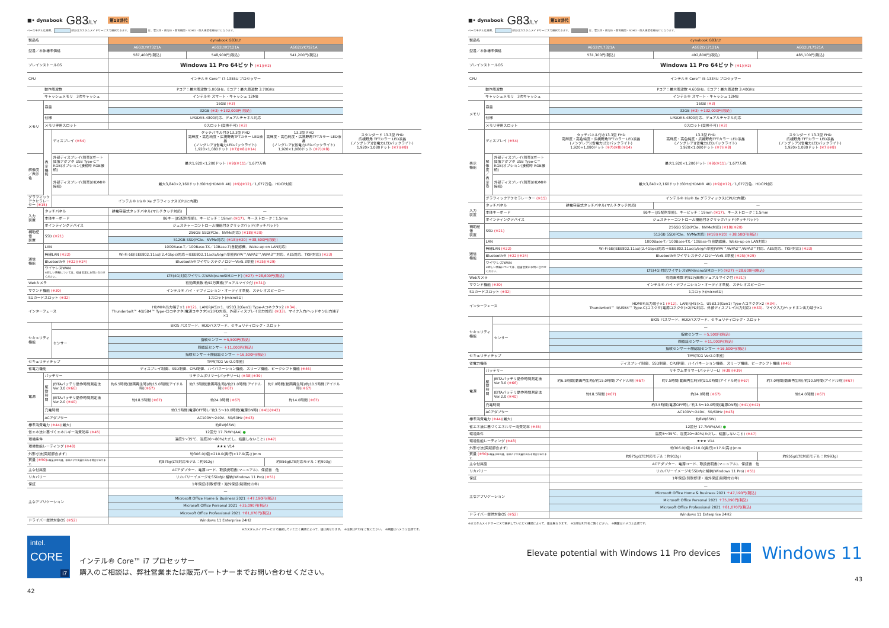■• dynabook G83/LY 第13世代
ベースモデル仕様表。 部分はカスタムメイドサービスで選択できます。 は、官公庁・自治体・教育機関・SOHO・個人事業者様向けになります。
| 製品名 | | | dynabook G83/LY | | | |
| 型番／本体標準価格 | | | A6G2LYK7321A | A6G2LYK7121A | A6G2LYK7521A | |
| | | | 587,400円(税込) | 548,900円(税込) | 541,200円(税込) | |
| プレインストールOS | | | Windows 11 Pro 64ビット (※1)(※2) | | | |
| CPU | | | インテル® Core™ i7-1355U プロセッサー | | | |
| | 動作周波数 | | Pコア：最大周波数 5.00GHz、Eコア：最大周波数 3.70GHz | | | |
| | キャッシュメモリ 3次キャッシュ | | インテル® スマート・キャッシュ 12MB | | | |
| メモリ | 容量 | | 16GB (※3) | | | |
| | | | 32GB (※3) ＋132,000円(税込) | | | |
| | 仕様 | | LPDDR5-4800対応、デュアルチャネル対応 | | | |
| | メモリ専用スロット | | 0スロット(交換不可) (※3) | | | |
| | 表示 機能 | ディスプレイ (※54) | | タッチパネル付き13.3型 FHD 高輝度・高色純度・広視野角TFTカラー LED液晶 (ノングレア)(省電力LEDバックライト) 1,920×1,080ドット (※7)(※8)(※14) | 13.3型 FHD 高輝度・高色純度・広視野角TFTカラー LED液晶 (ノングレア)(省電力LEDバックライト) 1,920×1,080ドット (※7)(※8) | スタンダード 13.3型 FHD 広視野角 TFTカラー LED液晶 (ノングレア)(省電力LEDバックライト) 1,920×1,080ドット (※7)(※8) |
| 解像度／表示色 | | 外部ディスプレイ(別売)(ポート拡張アダプタ USB Type-C™ RGB(オプション)接続時 RGB接続) | 最大1,920×1,200ドット (※9)(※11) ／1,677万色 | | | |
| | | 外部ディスプレイ(別売)(HDMI®接続) | 最大3,840×2,160ドット/60Hz(HDMI® 4K) (※9)(※12) ／1,677万色、HDCP対応 | | | |
| グラフィックアクセラレーター (※15) | | インテル® Iris® Xe グラフィックス(CPUに内蔵) | | | | |
| 入力 装置 | タッチパネル | | 静電容量式タッチパネル(マルチタッチ対応) | — | | |
| | 本体キーボード | | 86キー(JIS配列準拠)、キーピッチ：19mm (※17) 、キーストローク：1.5mm | | | |
| | ポインティングデバイス | | ジェスチャーコントロール機能付きクリックパッド(タッチパッド) | | | |
| 補助記憶 装置 | SSD (※21) | | 256GB SSD(PCIe、NVMe対応) (※18)(※20) | | | |
| | | | 512GB SSD(PCIe、NVMe対応) (※18)(※20) ＋38,500円(税込) | | | |
| 通信 機能 | LAN | | 1000Base-T／100Base-TX／10Base-T(自動認識、Wake-up on LAN対応) | | | |
| | 無線LAN (※22) | | Wi-Fi 6E(IEEE802.11ax)(2.4Gbps)対応＋IEEE802.11ac/a/b/g/n準拠(WPA™/WPA2™/WPA3™対応、AES対応、TKIP対応) (※23) | | | |
| | Bluetooth® (※22)(※24) | | Bluetooth®ワイヤレステクノロジーVer5.3準拠 (※25)(※29) | | | |
| | ワイヤレスWAN ※詳しい情報については、担当営業にお問い合わせください。 | | — | | | |
| | | | LTE(4G)対応ワイヤレスWAN(nanoSIMカード) (※27) ＋28,600円(税込) | | | |
| Webカメラ | | | 有効画素数 約92万画素(デュアルマイク付 (※31) ) | | | |
| サウンド機能 (※30) | | | インテル® ハイ・デフィニション・オーディオ準拠、ステレオスピーカー | | | |
| SDカードスロット (※32) | | | 1スロット(microSD) | | | |
| インターフェース | | | HDMI®出力端子×1 (※12) 、LAN(RJ45)×1、USB3.2(Gen1) Type-Aコネクタ×2 (※34) 、 Thunderbolt™ 4(USB4™ Type-C)コネクタ(電源コネクタ)×2(PD対応、外部ディスプレイ出力対応) (※33) 、マイク入力/ヘッドホン出力端子×1 | | | |
| セキュリティ機能 | | | BIOS パスワード、HDDパスワード、セキュリティロック・スロット | | | |
| | | センサー | — | | | |
| | | | 指紋センサー ＋5,500円(税込) | | | |
| | | | 顔認証センサー ＋11,000円(税込) | | | |
| | | | 指紋センサー＋顔認証センサー ＋16,500円(税込) | | | |
| セキュリティチップ | | | TPM(TCG Ver2.0準拠) | | | |
| 省電力機能 | | | ディスプレイ制御、SSD制御、CPU制御、ハイバネーション機能、スリープ機能、ピークシフト機能 (※46) | | | |
| 電源 | バッテリー | | リチウムポリマー(バッテリーL) (※38)(※39) | | | |
| | 駆動時間 | JEITAバッテリ動作時間測定法Ver.3.0 (※66) | 約6.5時間(動画再生時)/約15.0時間(アイドル時) (※67) | 約7.5時間(動画再生時)/約21.0時間(アイドル時) (※67) | 約7.0時間(動画再生時)/約10.5時間(アイドル時) (※67) | |
| | | JEITAバッテリ動作時間測定法Ver.2.0 (※40) | 約18.5時間 (※67) | 約24.0時間 (※67) | 約14.0時間 (※67) | |
| | 充電時間 | | 約3.5時間(電源OFF時)／約3.5〜10.0時間(電源ON時) (※41)(※42) | | | |
| | ACアダプター | | AC100V〜240V、50/60Hz (※43) | | | |
| 標準消費電力 (※44) (最大) | | | 約8W(65W) | | | |
| 省エネ法に基づくエネルギー消費効率 (※45) | | | 12区分 17.7kWh(AA) ● | | | |
| 環境条件 | | | 温度5〜35℃、湿度20〜80%(ただし、結露しないこと) (※47) | | | |
| 環境性能レーティング (※48) | | | ★★★ V14 | | | |
| 外形寸法(突起部含まず) | | | 約306.0(幅)×210.0(奥行)×17.9(高さ)mm | | | |
| 質量 (※50) ※質量は平均値。製品により質量が異なる場合があります。 | | | 約875g(LTE対応モデル：約912g) | | 約956g(LTE対応モデル：約993g) | |
| 主な付属品 | | | ACアダプター、電源コード、取扱説明書(マニュアル)、保証書 他 | | | |
| リカバリー | | | リカバリーイメージをSSD内に格納(Windows 11 Pro) (※51) | | | |
| 保証 | | | 1年保証(引取修理・海外保証(制限付)1年) | | | |
| 主なアプリケーション | | | — | | | |
| | | | Microsoft Office Home & Business 2021 ＋47,190円(税込) | | | |
| | | | Microsoft Office Personal 2021 ＋35,090円(税込) | | | |
| | | | Microsoft Office Professional 2021 ＋81,070円(税込) | | | |
| ドライバー提供対象OS (※52) | | | Windows 11 Enterprise 24H2 | | | |
※カスタムメイドサービスで選択していただく構成によって、値は異なります。　※注釈はP.73をご覧ください。　※画面はハメコミ合成です。
intel.
CORE
i7
インテル® Core™ i7 プロセッサー
購入のご相談は、弊社営業または販売パートナーまでお問い合わせください。
42
■• dynabook G83/LY 第13世代
ベースモデル仕様表。 部分はカスタムメイドサービスで選択できます。 は、官公庁・自治体・教育機関・SOHO・個人事業者様向けになります。
| 製品名 | | | dynabook G83/LY | | |
| 型番／本体標準価格 | | | A6G2LYL7321A | A6G2LYL7121A | A6G2LYL7521A |
| | | | 531,300円(税込) | 492,800円(税込) | 485,100円(税込) |
| プレインストールOS | | | Windows 11 Pro 64ビット (※1)(※2) | | |
| CPU | | | インテル® Core™ i5-1334U プロセッサー | | |
| | 動作周波数 | | Pコア：最大周波数 4.60GHz、Eコア：最大周波数 3.40GHz | | |
| | キャッシュメモリ 3次キャッシュ | | インテル® スマート・キャッシュ 12MB | | |
| メモリ | 容量 | | 16GB (※3) | | |
| | | | 32GB (※3) ＋132,000円(税込) | | |
| | 仕様 | | LPDDR5-4800対応、デュアルチャネル対応 | | |
| | メモリ専用スロット | | 0スロット(交換不可) (※3) | | |
| 表示 機能 | ディスプレイ (※54) | | タッチパネル付き13.3型 FHD 高輝度・高色純度・広視野角TFTカラー LED液晶 (ノングレア)(省電力LEDバックライト) 1,920×1,080ドット (※7)(※8)(※14) | 13.3型 FHD 高輝度・高色純度・広視野角TFTカラー LED液晶 (ノングレア)(省電力LEDバックライト) 1,920×1,080ドット (※7)(※8) | スタンダード 13.3型 FHD 広視野角 TFTカラー LED液晶 (ノングレア)(省電力LEDバックライト) 1,920×1,080ドット (※7)(※8) |
| | 解像度／表示色 | 外部ディスプレイ(別売)(ポート拡張アダプタ USB Type-C™ RGB(オプション)接続時 RGB接続) | 最大1,920×1,200ドット (※9)(※11) ／1,677万色 | | |
| | | 外部ディスプレイ(別売)(HDMI®接続) | 最大3,840×2,160ドット/60Hz(HDMI® 4K) (※9)(※12) ／1,677万色、HDCP対応 | | |
| | グラフィックアクセラレーター (※15) | | インテル® Iris® Xe グラフィックス(CPUに内蔵) | | |
| 入力 装置 | タッチパネル | | 静電容量式タッチパネル(マルチタッチ対応) | — | |
| | 本体キーボード | | 86キー(JIS配列準拠)、キーピッチ：19mm (※17) 、キーストローク：1.5mm | | |
| | ポインティングデバイス | | ジェスチャーコントロール機能付きクリックパッド(タッチパッド) | | |
| 補助記憶 装置 | SSD (※21) | | 256GB SSD(PCIe、NVMe対応) (※18)(※20) | | |
| | | | 512GB SSD(PCIe、NVMe対応) (※18)(※20) ＋38,500円(税込) | | |
| 通信 機能 | LAN | | 1000Base-T／100Base-TX／10Base-T(自動認識、Wake-up on LAN対応) | | |
| | 無線LAN (※22) | | Wi-Fi 6E(IEEE802.11ax)(2.4Gbps)対応＋IEEE802.11ac/a/b/g/n準拠(WPA™/WPA2™/WPA3™対応、AES対応、TKIP対応) (※23) | | |
| | Bluetooth® (※22)(※24) | | Bluetooth®ワイヤレステクノロジーVer5.3準拠 (※25)(※29) | | |
| | ワイヤレスWAN ※詳しい情報については、担当営業にお問い合わせください。 | | — | | |
| | | | LTE(4G)対応ワイヤレスWAN(nanoSIMカード) (※27) ＋28,600円(税込) | | |
| Webカメラ | | | 有効画素数 約92万画素(デュアルマイク付 (※31) ) | | |
| サウンド機能 (※30) | | | インテル® ハイ・デフィニション・オーディオ準拠、ステレオスピーカー | | |
| SDカードスロット (※32) | | | 1スロット(microSD) | | |
| インターフェース | | | HDMI®出力端子×1 (※12) 、LAN(RJ45)×1、USB3.2(Gen1) Type-Aコネクタ×2 (※34) 、 Thunderbolt™ 4(USB4™ Type-C)コネクタ(電源コネクタ)×2(PD対応、外部ディスプレイ出力対応) (※33) 、マイク入力/ヘッドホン出力端子×1 | | |
| セキュリティ機能 | | | BIOS パスワード、HDDパスワード、セキュリティロック・スロット | | |
| | | センサー | — | | |
| | | | 指紋センサー ＋5,500円(税込) | | |
| | | | 顔認証センサー ＋11,000円(税込) | | |
| | | | 指紋センサー＋顔認証センサー ＋16,500円(税込) | | |
| セキュリティチップ | | | TPM(TCG Ver2.0準拠) | | |
| 省電力機能 | | | ディスプレイ制御、SSD制御、CPU制御、ハイバネーション機能、スリープ機能、ピークシフト機能 (※46) | | |
| 電源 | バッテリー | | リチウムポリマー(バッテリーL) (※38)(※39) | | |
| | 駆動時間 | JEITAバッテリ動作時間測定法Ver.3.0 (※66) | 約6.5時間(動画再生時)/約15.0時間(アイドル時) (※67) | 約7.5時間(動画再生時)/約21.0時間(アイドル時) (※67) | 約7.0時間(動画再生時)/約10.5時間(アイドル時) (※67) |
| | | JEITAバッテリ動作時間測定法Ver.2.0 (※40) | 約18.5時間 (※67) | 約24.0時間 (※67) | 約14.0時間 (※67) |
| | 充電時間 | | 約3.5時間(電源OFF時)／約3.5〜10.0時間(電源ON時) (※41)(※42) | | |
| | ACアダプター | | AC100V〜240V、50/60Hz (※43) | | |
| 標準消費電力 (※44) (最大) | | | 約8W(65W) | | |
| 省エネ法に基づくエネルギー消費効率 (※45) | | | 12区分 17.7kWh(AA) ● | | |
| 環境条件 | | | 温度5〜35℃、湿度20〜80%(ただし、結露しないこと) (※47) | | |
| 環境性能レーティング (※48) | | | ★★★ V14 | | |
| 外形寸法(突起部含まず) | | | 約306.0(幅)×210.0(奥行)×17.9(高さ)mm | | |
| 質量 (※50) ※質量は平均値。製品により質量が異なる場合があります。 | | | 約875g(LTE対応モデル：約912g) | | 約956g(LTE対応モデル：約993g) |
| 主な付属品 | | | ACアダプター、電源コード、取扱説明書(マニュアル)、保証書 他 | | |
| リカバリー | | | リカバリーイメージをSSD内に格納(Windows 11 Pro) (※51) | | |
| 保証 | | | 1年保証(引取修理・海外保証(制限付)1年) | | |
| 主なアプリケーション | | | — | | |
| | | | Microsoft Office Home & Business 2021 ＋47,190円(税込) | | |
| | | | Microsoft Office Personal 2021 ＋35,090円(税込) | | |
| | | | Microsoft Office Professional 2021 ＋81,070円(税込) | | |
| ドライバー提供対象OS (※52) | | | Windows 11 Enterprise 24H2 | | |
※カスタムメイドサービスで選択していただく構成によって、値は異なります。　※注釈はP.73をご覧ください。　※画面はハメコミ合成です。
Elevate potential with Windows 11 Pro devices
Windows 11
43